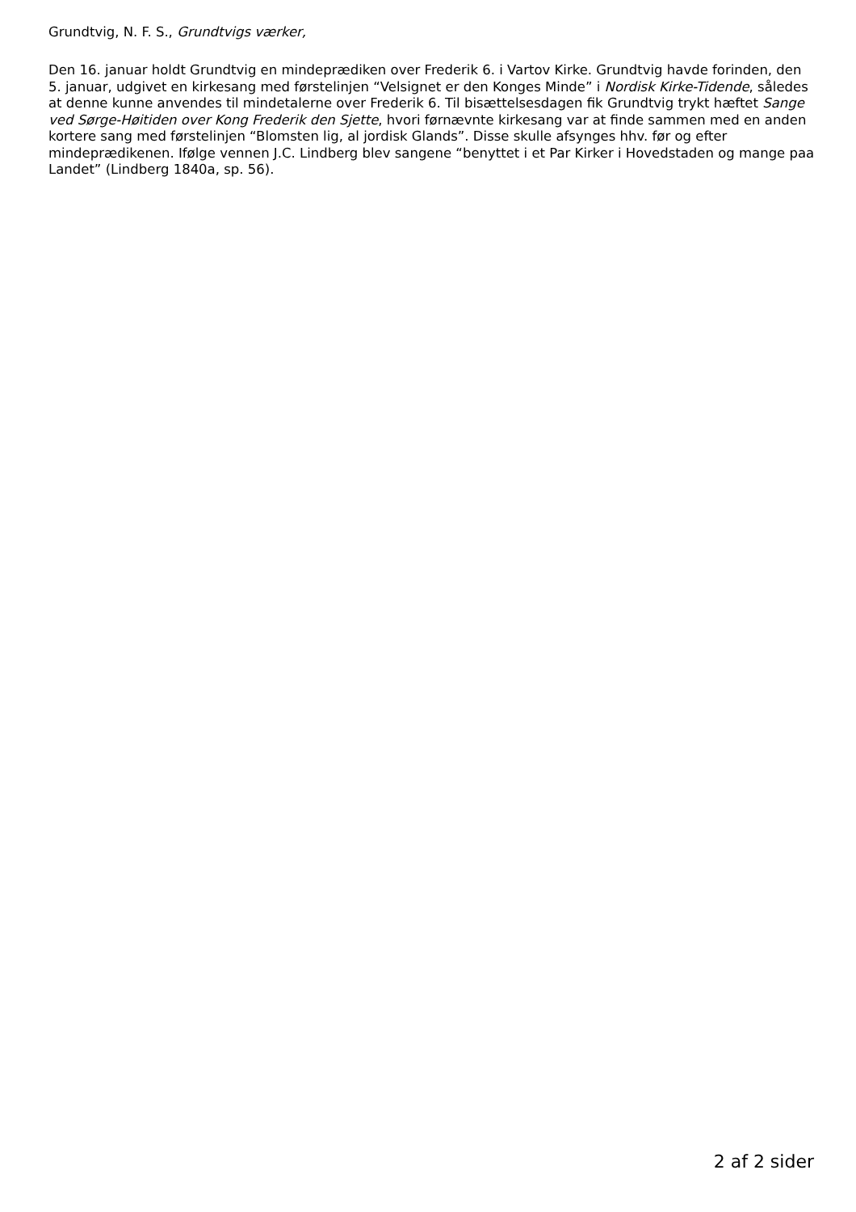Grundtvig, N. F. S., Grundtvigs værker,
Den 16. januar holdt Grundtvig en mindeprædiken over Frederik 6. i Vartov Kirke. Grundtvig havde forinden, den 5. januar, udgivet en kirkesang med førstelinjen “Velsignet er den Konges Minde” i Nordisk Kirke-Tidende, således at denne kunne anvendes til mindetalerne over Frederik 6. Til bisættelsesdagen fik Grundtvig trykt hæftet Sange ved Sørge-Høitiden over Kong Frederik den Sjette, hvori førnævnte kirkesang var at finde sammen med en anden kortere sang med førstelinjen “Blomsten lig, al jordisk Glands”. Disse skulle afsynges hhv. før og efter mindeprædikenen. Ifølge vennen J.C. Lindberg blev sangene “benyttet i et Par Kirker i Hovedstaden og mange paa Landet” (Lindberg 1840a, sp. 56).
2 af 2 sider